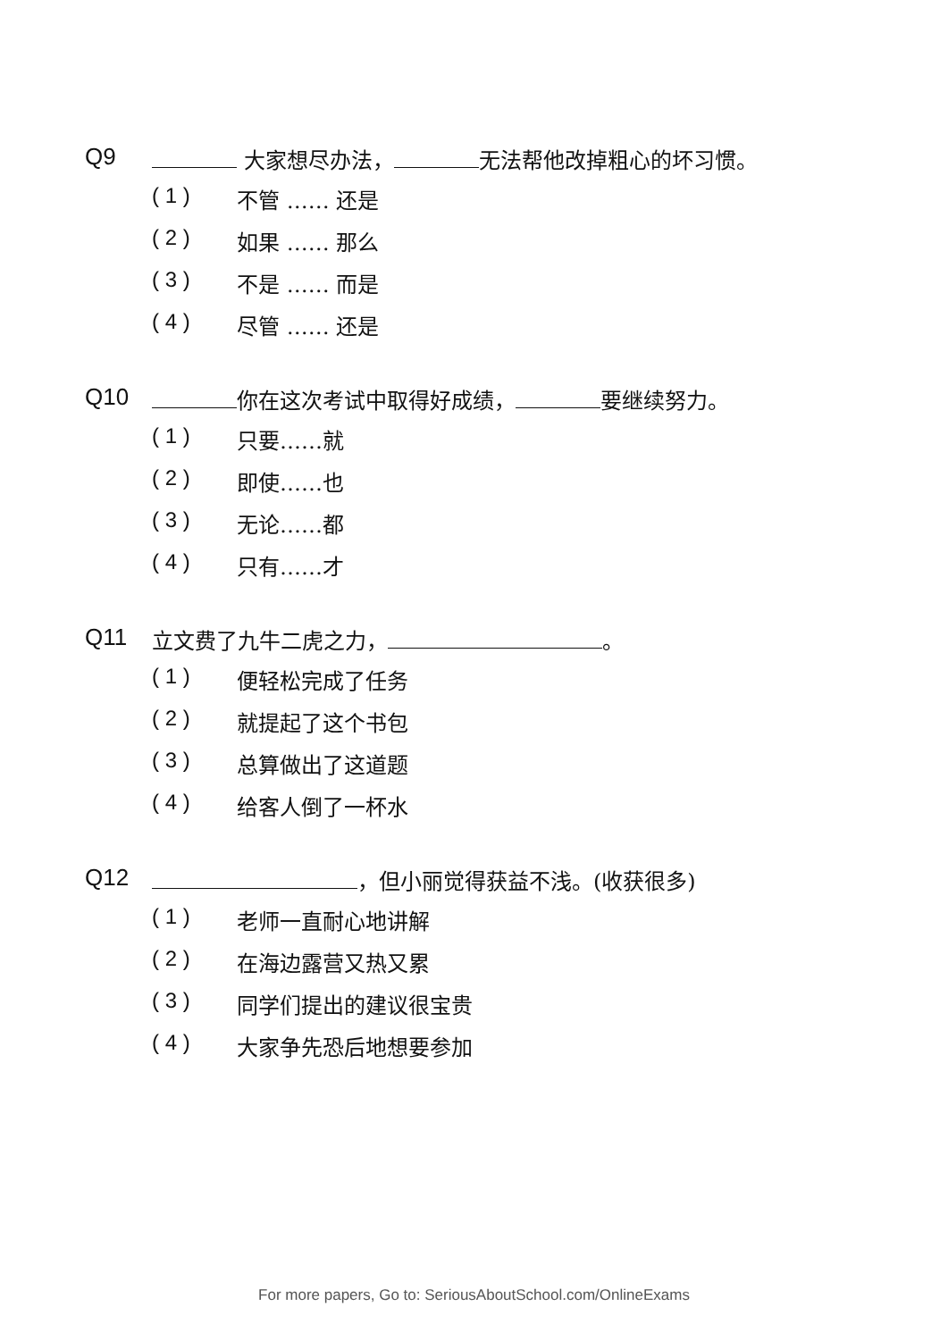Q9 大家想尽办法， 无法帮他改掉粗心的坏习惯。
( 1 ) 不管 …… 还是
( 2 ) 如果 …… 那么
( 3 ) 不是 …… 而是
( 4 ) 尽管 …… 还是
Q10 你在这次考试中取得好成绩， 要继续努力。
( 1 ) 只要……就
( 2 ) 即使……也
( 3 ) 无论……都
( 4 ) 只有……才
Q11 立文费了九牛二虎之力， 。
( 1 ) 便轻松完成了任务
( 2 ) 就提起了这个书包
( 3 ) 总算做出了这道题
( 4 ) 给客人倒了一杯水
Q12 ，但小丽觉得获益不浅。(收获很多)
( 1 ) 老师一直耐心地讲解
( 2 ) 在海边露营又热又累
( 3 ) 同学们提出的建议很宝贵
( 4 ) 大家争先恐后地想要参加
For more papers, Go to: SeriousAboutSchool.com/OnlineExams